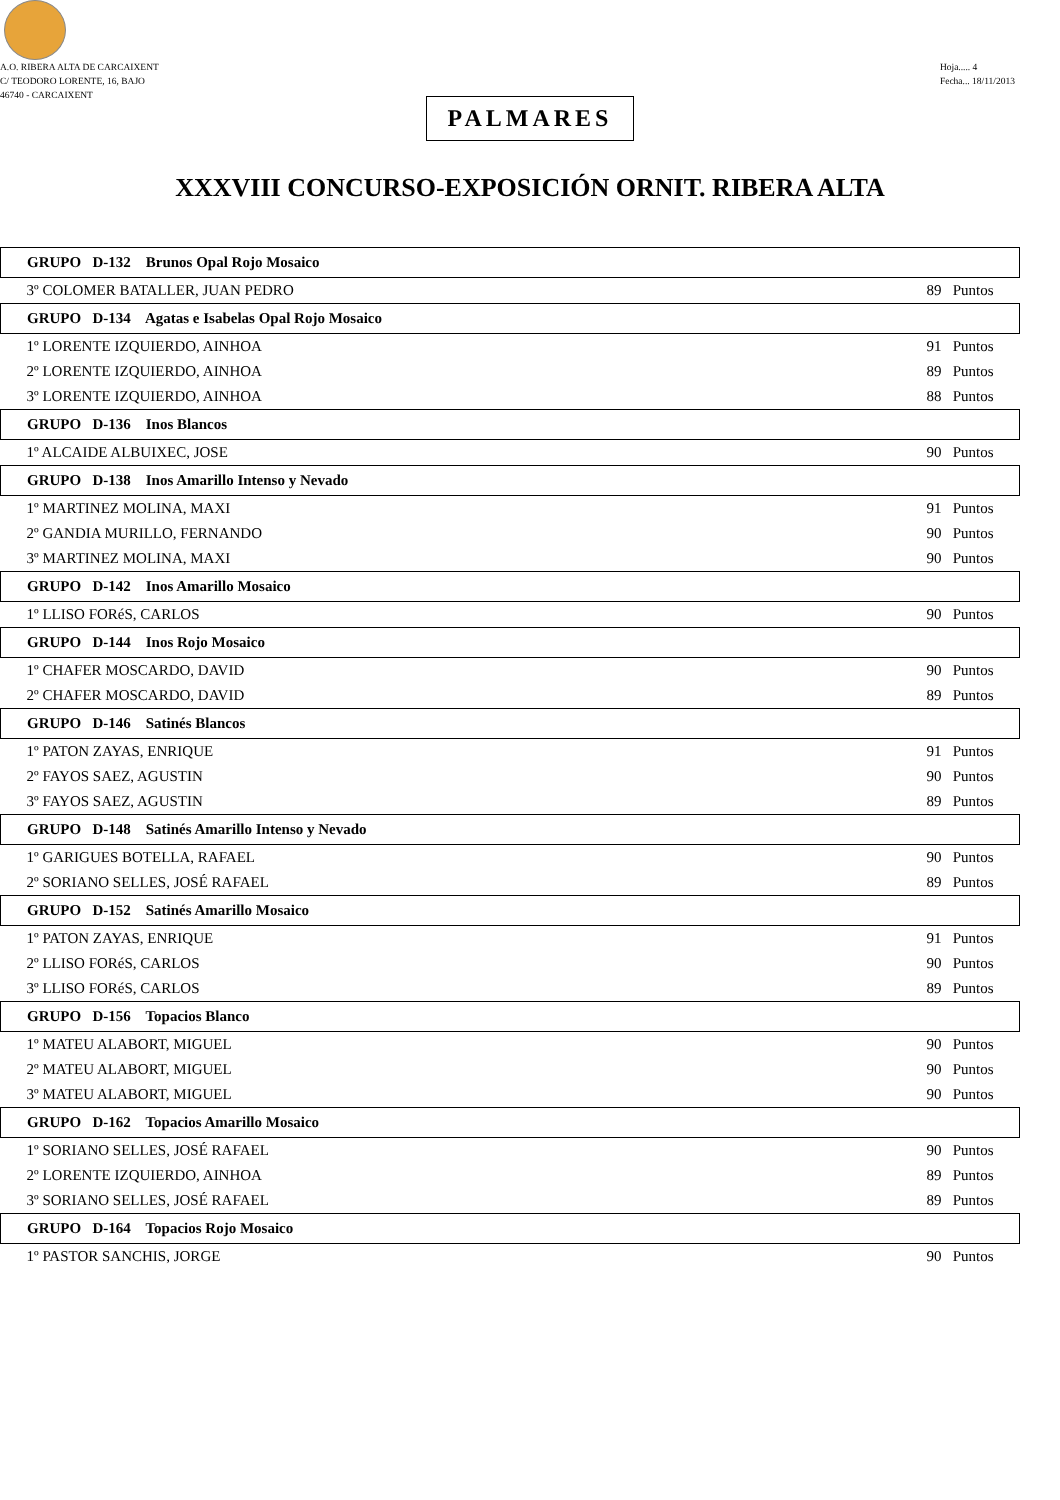A.O. RIBERA ALTA DE CARCAIXENT
C/ TEODORO LORENTE, 16, BAJO
46740 - CARCAIXENT
Hoja..... 4
Fecha... 18/11/2013
PALMARES
XXXVIII CONCURSO-EXPOSICIÓN ORNIT. RIBERA ALTA
| GRUPO D-132 Brunos Opal Rojo Mosaico | |
| --- | --- |
| 3º COLOMER BATALLER, JUAN PEDRO | 89 Puntos |
| GRUPO D-134 Agatas e Isabelas Opal Rojo Mosaico | |
| 1º LORENTE IZQUIERDO, AINHOA | 91 Puntos |
| 2º LORENTE IZQUIERDO, AINHOA | 89 Puntos |
| 3º LORENTE IZQUIERDO, AINHOA | 88 Puntos |
| GRUPO D-136 Inos Blancos | |
| 1º ALCAIDE ALBUIXEC, JOSE | 90 Puntos |
| GRUPO D-138 Inos Amarillo Intenso y Nevado | |
| 1º MARTINEZ MOLINA, MAXI | 91 Puntos |
| 2º GANDIA MURILLO, FERNANDO | 90 Puntos |
| 3º MARTINEZ MOLINA, MAXI | 90 Puntos |
| GRUPO D-142 Inos Amarillo Mosaico | |
| 1º LLISO FORéS, CARLOS | 90 Puntos |
| GRUPO D-144 Inos Rojo Mosaico | |
| 1º CHAFER MOSCARDO, DAVID | 90 Puntos |
| 2º CHAFER MOSCARDO, DAVID | 89 Puntos |
| GRUPO D-146 Satinés Blancos | |
| 1º PATON ZAYAS, ENRIQUE | 91 Puntos |
| 2º FAYOS SAEZ, AGUSTIN | 90 Puntos |
| 3º FAYOS SAEZ, AGUSTIN | 89 Puntos |
| GRUPO D-148 Satinés Amarillo Intenso y Nevado | |
| 1º GARIGUES BOTELLA, RAFAEL | 90 Puntos |
| 2º SORIANO SELLES, JOSÉ RAFAEL | 89 Puntos |
| GRUPO D-152 Satinés Amarillo Mosaico | |
| 1º PATON ZAYAS, ENRIQUE | 91 Puntos |
| 2º LLISO FORéS, CARLOS | 90 Puntos |
| 3º LLISO FORéS, CARLOS | 89 Puntos |
| GRUPO D-156 Topacios Blanco | |
| 1º MATEU ALABORT, MIGUEL | 90 Puntos |
| 2º MATEU ALABORT, MIGUEL | 90 Puntos |
| 3º MATEU ALABORT, MIGUEL | 90 Puntos |
| GRUPO D-162 Topacios Amarillo Mosaico | |
| 1º SORIANO SELLES, JOSÉ RAFAEL | 90 Puntos |
| 2º LORENTE IZQUIERDO, AINHOA | 89 Puntos |
| 3º SORIANO SELLES, JOSÉ RAFAEL | 89 Puntos |
| GRUPO D-164 Topacios Rojo Mosaico | |
| 1º PASTOR SANCHIS, JORGE | 90 Puntos |